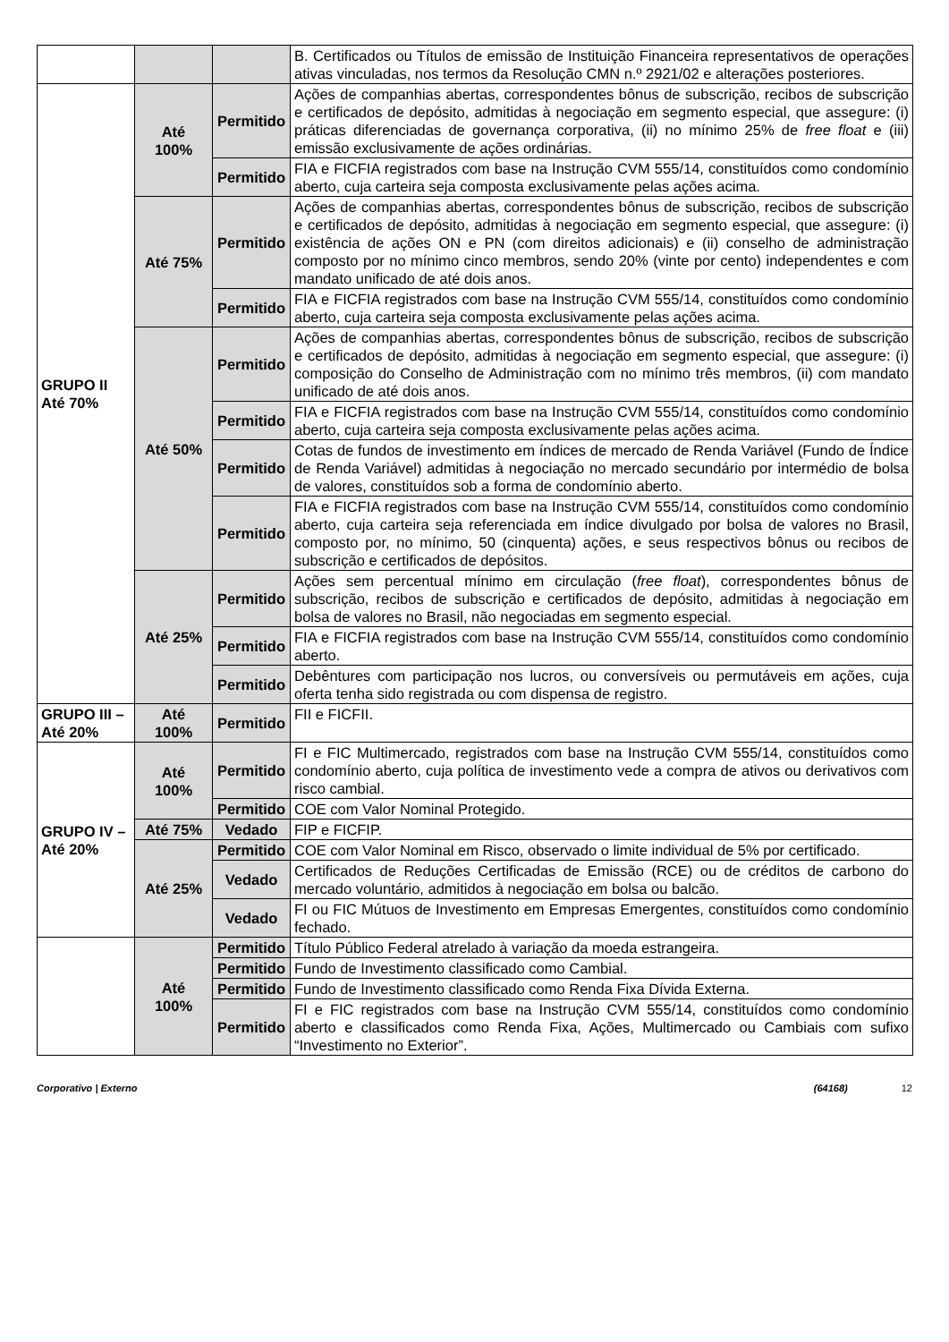| | | | B. Certificados ou Títulos de emissão de Instituição Financeira representativos de operações ativas vinculadas, nos termos da Resolução CMN n.º 2921/02 e alterações posteriores. |
| GRUPO II Até 70% | Até 100% | Permitido | Ações de companhias abertas, correspondentes bônus de subscrição, recibos de subscrição e certificados de depósito, admitidas à negociação em segmento especial, que assegure: (i) práticas diferenciadas de governança corporativa, (ii) no mínimo 25% de free float e (iii) emissão exclusivamente de ações ordinárias. |
| | | Permitido | FIA e FICFIA registrados com base na Instrução CVM 555/14, constituídos como condomínio aberto, cuja carteira seja composta exclusivamente pelas ações acima. |
| | Até 75% | Permitido | Ações de companhias abertas, correspondentes bônus de subscrição, recibos de subscrição e certificados de depósito, admitidas à negociação em segmento especial, que assegure: (i) existência de ações ON e PN (com direitos adicionais) e (ii) conselho de administração composto por no mínimo cinco membros, sendo 20% (vinte por cento) independentes e com mandato unificado de até dois anos. |
| | | Permitido | FIA e FICFIA registrados com base na Instrução CVM 555/14, constituídos como condomínio aberto, cuja carteira seja composta exclusivamente pelas ações acima. |
| | Até 50% | Permitido | Ações de companhias abertas, correspondentes bônus de subscrição, recibos de subscrição e certificados de depósito, admitidas à negociação em segmento especial, que assegure: (i) composição do Conselho de Administração com no mínimo três membros, (ii) com mandato unificado de até dois anos. |
| | | Permitido | FIA e FICFIA registrados com base na Instrução CVM 555/14, constituídos como condomínio aberto, cuja carteira seja composta exclusivamente pelas ações acima. |
| | | Permitido | Cotas de fundos de investimento em índices de mercado de Renda Variável (Fundo de Índice de Renda Variável) admitidas à negociação no mercado secundário por intermédio de bolsa de valores, constituídos sob a forma de condomínio aberto. |
| | | Permitido | FIA e FICFIA registrados com base na Instrução CVM 555/14, constituídos como condomínio aberto, cuja carteira seja referenciada em índice divulgado por bolsa de valores no Brasil, composto por, no mínimo, 50 (cinquenta) ações, e seus respectivos bônus ou recibos de subscrição e certificados de depósitos. |
| | Até 25% | Permitido | Ações sem percentual mínimo em circulação ( free float ), correspondentes bônus de subscrição, recibos de subscrição e certificados de depósito, admitidas à negociação em bolsa de valores no Brasil, não negociadas em segmento especial. |
| | | Permitido | FIA e FICFIA registrados com base na Instrução CVM 555/14, constituídos como condomínio aberto. |
| | | Permitido | Debêntures com participação nos lucros, ou conversíveis ou permutáveis em ações, cuja oferta tenha sido registrada ou com dispensa de registro. |
| GRUPO III – Até 20% | Até 100% | Permitido | FII e FICFII. |
| GRUPO IV – Até 20% | Até 100% | Permitido | FI e FIC Multimercado, registrados com base na Instrução CVM 555/14, constituídos como condomínio aberto, cuja política de investimento vede a compra de ativos ou derivativos com risco cambial. |
| | | Permitido | COE com Valor Nominal Protegido. |
| | Até 75% | Vedado | FIP e FICFIP. |
| | Até 25% | Permitido | COE com Valor Nominal em Risco, observado o limite individual de 5% por certificado. |
| | | Vedado | Certificados de Reduções Certificadas de Emissão (RCE) ou de créditos de carbono do mercado voluntário, admitidos à negociação em bolsa ou balcão. |
| | | Vedado | FI ou FIC Mútuos de Investimento em Empresas Emergentes, constituídos como condomínio fechado. |
| | Até 100% | Permitido | Título Público Federal atrelado à variação da moeda estrangeira. |
| | | Permitido | Fundo de Investimento classificado como Cambial. |
| | | Permitido | Fundo de Investimento classificado como Renda Fixa Dívida Externa. |
| | | Permitido | FI e FIC registrados com base na Instrução CVM 555/14, constituídos como condomínio aberto e classificados como Renda Fixa, Ações, Multimercado ou Cambiais com sufixo “Investimento no Exterior”. |
Corporativo | Externo (64168) 12